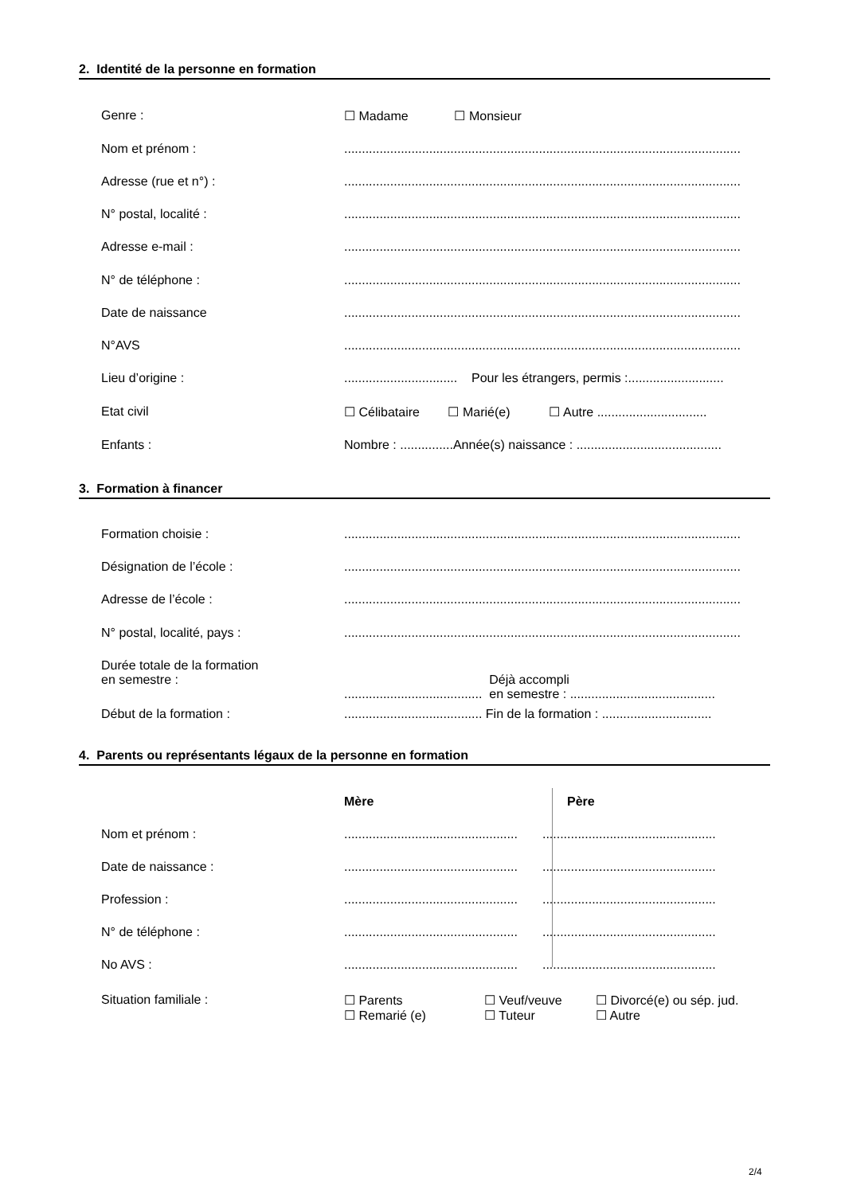2. Identité de la personne en formation
Genre : ☐ Madame ☐ Monsieur
Nom et prénom : ................................................................................................................
Adresse (rue et n°) : ................................................................................................................
N° postal, localité : ................................................................................................................
Adresse e-mail : ................................................................................................................
N° de téléphone : ................................................................................................................
Date de naissance ................................................................................................................
N°AVS ................................................................................................................
Lieu d’origine : ................................ Pour les étrangers, permis :...........................
Etat civil ☐ Célibataire ☐ Marié(e) ☐ Autre ...............................
Enfants : Nombre : ...............Année(s) naissance : .........................................
3. Formation à financer
Formation choisie : ................................................................................................................
Désignation de l’école : ................................................................................................................
Adresse de l’école : ................................................................................................................
N° postal, localité, pays : ................................................................................................................
Durée totale de la formation
en semestre :
....................................... Déjà accompli
en semestre : .........................................
Début de la formation : ....................................... Fin de la formation : ...............................
4. Parents ou représentants légaux de la personne en formation
Mère Père
Nom et prénom : ................................................. .................................................
Date de naissance : ................................................. .................................................
Profession : ................................................. .................................................
N° de téléphone : ................................................. .................................................
No AVS : ................................................. .................................................
Situation familiale : ☐ Parents
☐ Remarié (e) ☐ Veuf/veuve
☐ Tuteur ☐ Divorcé(e) ou sép. jud.
☐ Autre
2/4